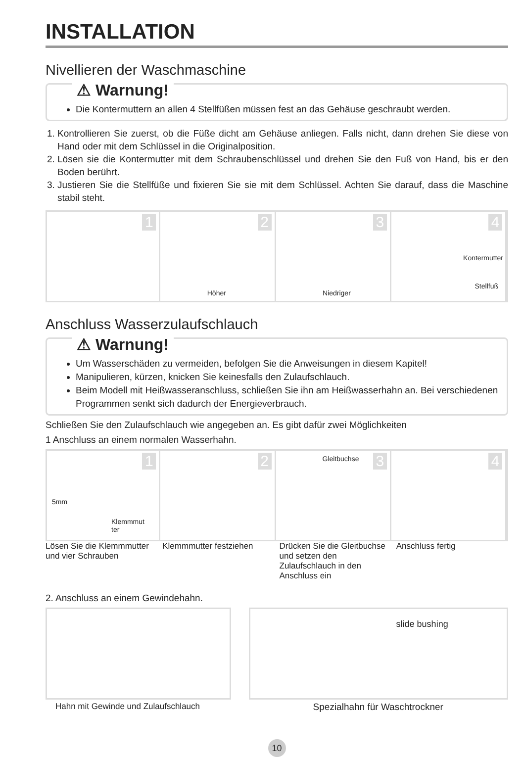INSTALLATION
Nivellieren der Waschmaschine
⚠ Warnung!
Die Kontermuttern an allen 4 Stellfüßen müssen fest an das Gehäuse geschraubt werden.
1. Kontrollieren Sie zuerst, ob die Füße dicht am Gehäuse anliegen. Falls nicht, dann drehen Sie diese von Hand oder mit dem Schlüssel in die Originalposition.
2. Lösen sie die Kontermutter mit dem Schraubenschlüssel und drehen Sie den Fuß von Hand, bis er den Boden berührt.
3. Justieren Sie die Stellfüße und fixieren Sie sie mit dem Schlüssel. Achten Sie darauf, dass die Maschine stabil steht.
1
2
Höher
3
Niedriger
4
Kontermutter
Stellfuß
Anschluss Wasserzulaufschlauch
⚠ Warnung!
Um Wasserschäden zu vermeiden, befolgen Sie die Anweisungen in diesem Kapitel!
Manipulieren, kürzen, knicken Sie keinesfalls den Zulaufschlauch.
Beim Modell mit Heißwasseranschluss, schließen Sie ihn am Heißwasserhahn an. Bei verschiedenen Programmen senkt sich dadurch der Energieverbrauch.
Schließen Sie den Zulaufschlauch wie angegeben an. Es gibt dafür zwei Möglichkeiten
1 Anschluss an einem normalen Wasserhahn.
1
5mm
Klemmmut
ter
2
3 Gleitbuchse
4
Lösen Sie die Klemmmutter und vier Schrauben
Klemmmutter festziehen Drücken Sie die Gleitbuchse und setzen den Zulaufschlauch in den Anschluss ein
Anschluss fertig
2. Anschluss an einem Gewindehahn.
Hahn mit Gewinde und Zulaufschlauch
slide bushing
Spezialhahn für Waschtrockner
10